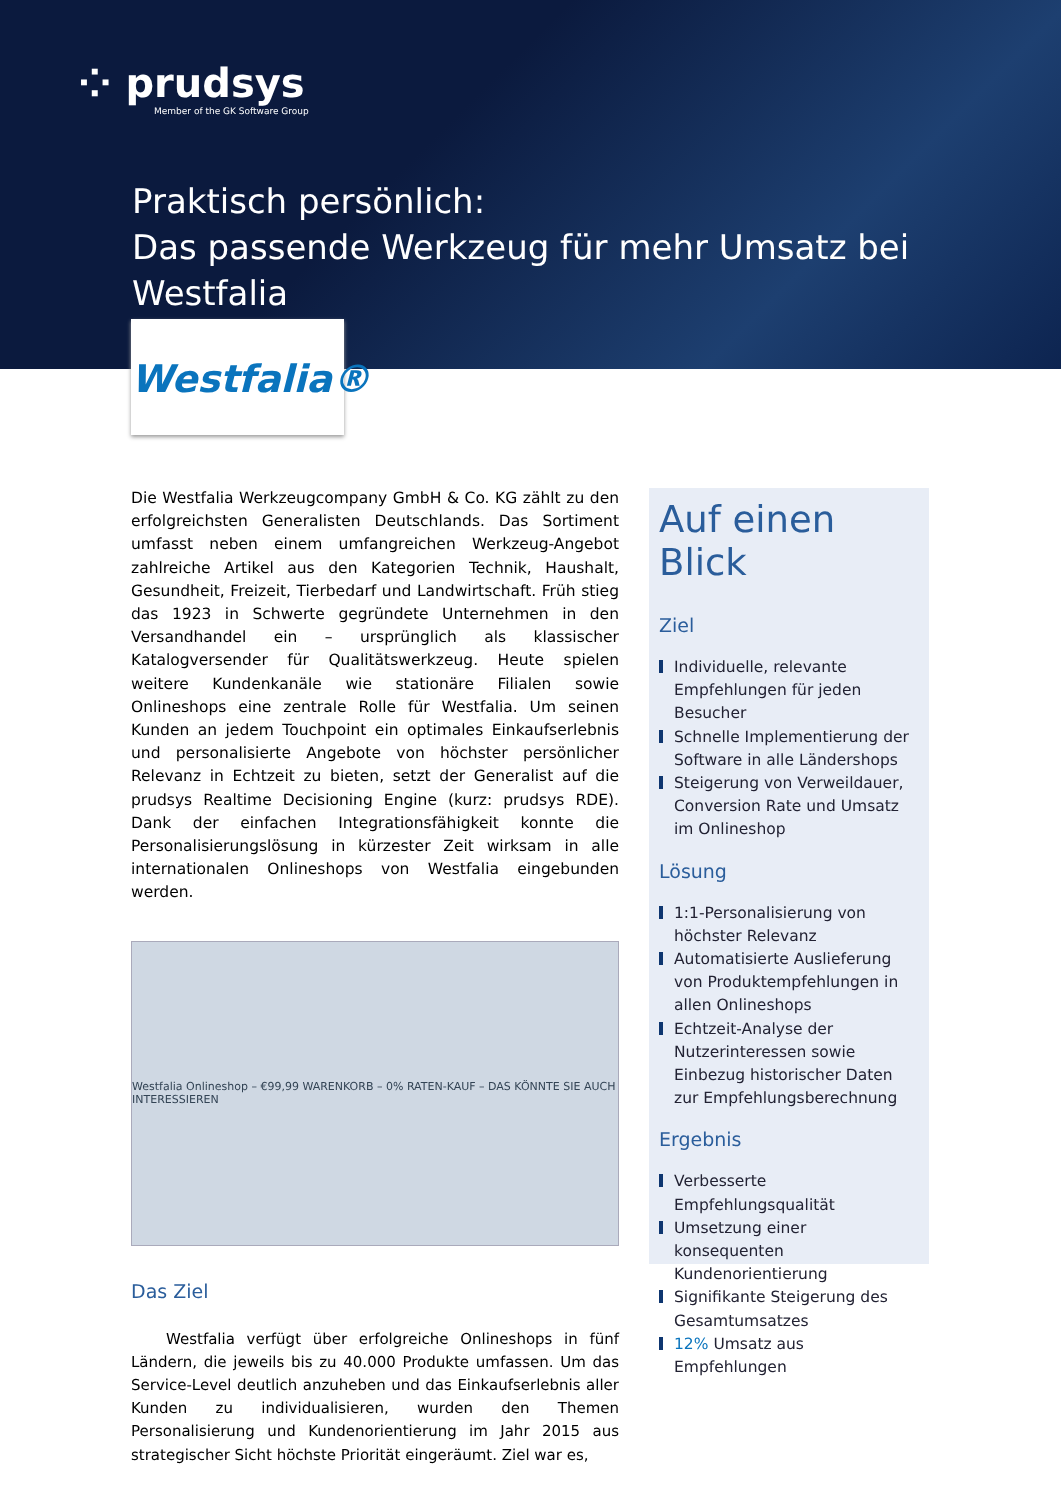⁘ prudsys
Member of the GK Software Group
Praktisch persönlich:
Das passende Werkzeug für mehr Umsatz bei Westfalia
Westfalia®
Die Westfalia Werkzeugcompany GmbH & Co. KG zählt zu den erfolgreichsten Generalisten Deutschlands. Das Sortiment umfasst neben einem umfangreichen Werkzeug-Angebot zahlreiche Artikel aus den Kategorien Technik, Haushalt, Gesundheit, Freizeit, Tierbedarf und Landwirtschaft. Früh stieg das 1923 in Schwerte gegründete Unternehmen in den Versandhandel ein – ursprünglich als klassischer Katalogversender für Qualitätswerkzeug. Heute spielen weitere Kundenkanäle wie stationäre Filialen sowie Onlineshops eine zentrale Rolle für Westfalia. Um seinen Kunden an jedem Touchpoint ein optimales Einkaufserlebnis und personalisierte Angebote von höchster persönlicher Relevanz in Echtzeit zu bieten, setzt der Generalist auf die prudsys Realtime Decisioning Engine (kurz: prudsys RDE). Dank der einfachen Integrationsfähigkeit konnte die Personalisierungslösung in kürzester Zeit wirksam in alle internationalen Onlineshops von Westfalia eingebunden werden.
Westfalia Onlineshop – €99,99 WARENKORB – 0% RATEN-KAUF – DAS KÖNNTE SIE AUCH INTERESSIEREN
Das Ziel
Westfalia verfügt über erfolgreiche Onlineshops in fünf Ländern, die jeweils bis zu 40.000 Produkte umfassen. Um das Service-Level deutlich anzuheben und das Einkaufserlebnis aller Kunden zu individualisieren, wurden den Themen Personalisierung und Kundenorientierung im Jahr 2015 aus strategischer Sicht höchste Priorität eingeräumt. Ziel war es,
Auf einen Blick
Ziel
Individuelle, relevante Empfehlungen für jeden Besucher
Schnelle Implementierung der Software in alle Ländershops
Steigerung von Verweildauer, Conversion Rate und Umsatz im Onlineshop
Lösung
1:1-Personalisierung von höchster Relevanz
Automatisierte Auslieferung von Produktempfehlungen in allen Onlineshops
Echtzeit-Analyse der Nutzerinteressen sowie Einbezug historischer Daten zur Empfehlungsberechnung
Ergebnis
Verbesserte Empfehlungsqualität
Umsetzung einer konsequenten Kundenorientierung
Signifikante Steigerung des Gesamtumsatzes
12% Umsatz aus Empfehlungen